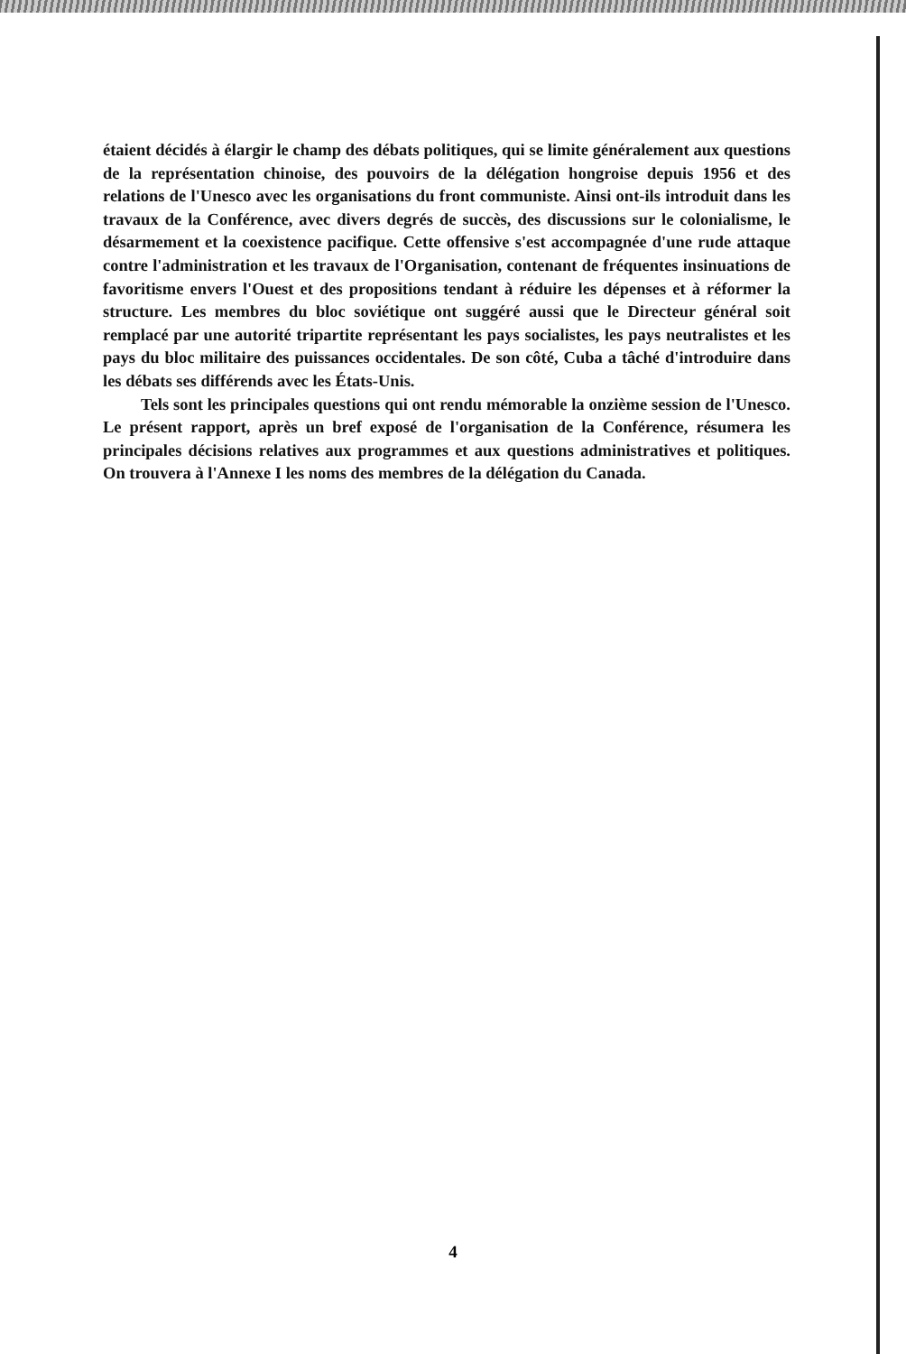étaient décidés à élargir le champ des débats politiques, qui se limite généralement aux questions de la représentation chinoise, des pouvoirs de la délégation hongroise depuis 1956 et des relations de l'Unesco avec les organisations du front communiste. Ainsi ont-ils introduit dans les travaux de la Conférence, avec divers degrés de succès, des discussions sur le colonialisme, le désarmement et la coexistence pacifique. Cette offensive s'est accompagnée d'une rude attaque contre l'administration et les travaux de l'Organisation, contenant de fréquentes insinuations de favoritisme envers l'Ouest et des propositions tendant à réduire les dépenses et à réformer la structure. Les membres du bloc soviétique ont suggéré aussi que le Directeur général soit remplacé par une autorité tripartite représentant les pays socialistes, les pays neutralistes et les pays du bloc militaire des puissances occidentales. De son côté, Cuba a tâché d'introduire dans les débats ses différends avec les États-Unis.
Tels sont les principales questions qui ont rendu mémorable la onzième session de l'Unesco. Le présent rapport, après un bref exposé de l'organisation de la Conférence, résumera les principales décisions relatives aux programmes et aux questions administratives et politiques. On trouvera à l'Annexe I les noms des membres de la délégation du Canada.
4